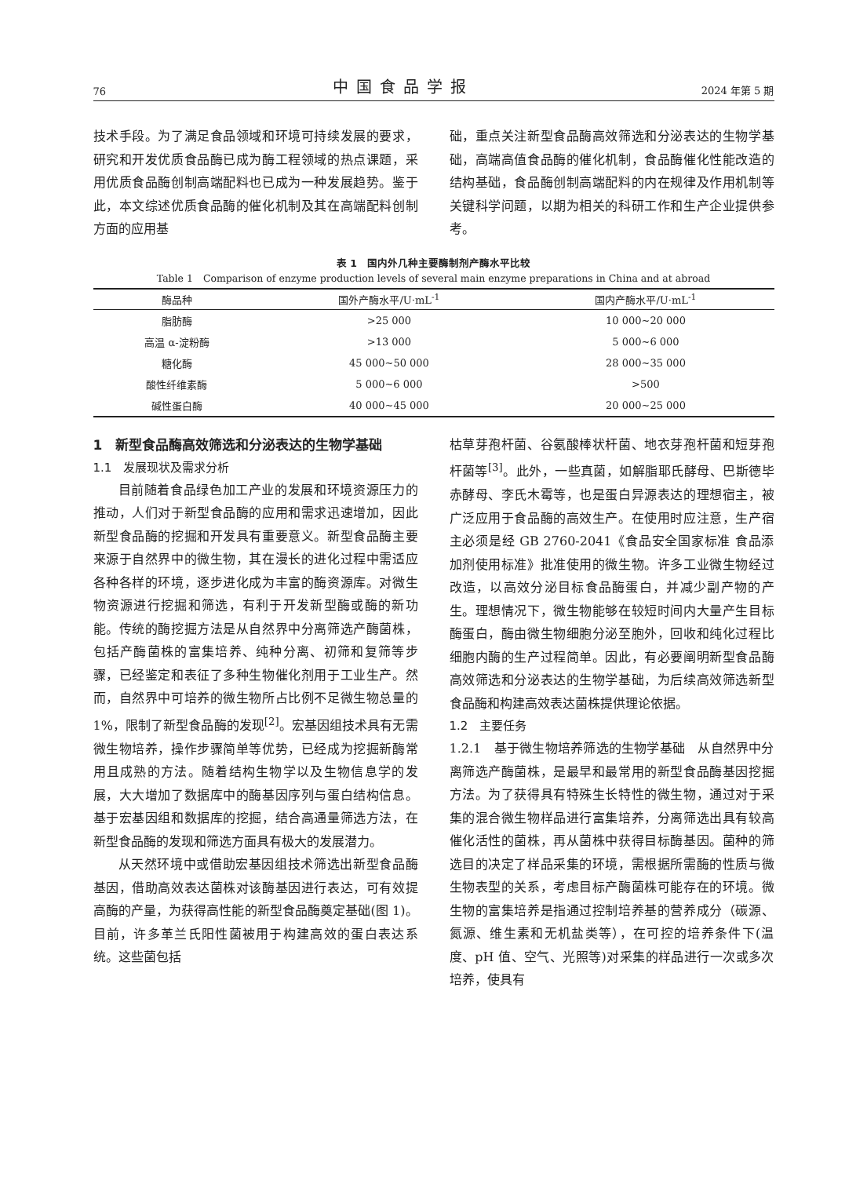76 中国食品学报 2024 年第 5 期
技术手段。为了满足食品领域和环境可持续发展的要求，研究和开发优质食品酶已成为酶工程领域的热点课题，采用优质食品酶创制高端配料也已成为一种发展趋势。鉴于此，本文综述优质食品酶的催化机制及其在高端配料创制方面的应用基
础，重点关注新型食品酶高效筛选和分泌表达的生物学基础，高端高值食品酶的催化机制，食品酶催化性能改造的结构基础，食品酶创制高端配料的内在规律及作用机制等关键科学问题，以期为相关的科研工作和生产企业提供参考。
表 1　国内外几种主要酶制剂产酶水平比较
Table 1　Comparison of enzyme production levels of several main enzyme preparations in China and at abroad
| 酶品种 | 国外产酶水平/U·mL<sup>-1</sup> | 国内产酶水平/U·mL<sup>-1</sup> |
| --- | --- | --- |
| 脂肪酶 | >25 000 | 10 000~20 000 |
| 高温 α-淀粉酶 | >13 000 | 5 000~6 000 |
| 糖化酶 | 45 000~50 000 | 28 000~35 000 |
| 酸性纤维素酶 | 5 000~6 000 | >500 |
| 碱性蛋白酶 | 40 000~45 000 | 20 000~25 000 |
1　新型食品酶高效筛选和分泌表达的生物学基础
1.1　发展现状及需求分析
目前随着食品绿色加工产业的发展和环境资源压力的推动，人们对于新型食品酶的应用和需求迅速增加，因此新型食品酶的挖掘和开发具有重要意义。新型食品酶主要来源于自然界中的微生物，其在漫长的进化过程中需适应各种各样的环境，逐步进化成为丰富的酶资源库。对微生物资源进行挖掘和筛选，有利于开发新型酶或酶的新功能。传统的酶挖掘方法是从自然界中分离筛选产酶菌株，包括产酶菌株的富集培养、纯种分离、初筛和复筛等步骤，已经鉴定和表征了多种生物催化剂用于工业生产。然而，自然界中可培养的微生物所占比例不足微生物总量的 1%，限制了新型食品酶的发现<sup>[2]</sup>。宏基因组技术具有无需微生物培养，操作步骤简单等优势，已经成为挖掘新酶常用且成熟的方法。随着结构生物学以及生物信息学的发展，大大增加了数据库中的酶基因序列与蛋白结构信息。基于宏基因组和数据库的挖掘，结合高通量筛选方法，在新型食品酶的发现和筛选方面具有极大的发展潜力。
从天然环境中或借助宏基因组技术筛选出新型食品酶基因，借助高效表达菌株对该酶基因进行表达，可有效提高酶的产量，为获得高性能的新型食品酶奠定基础(图 1)。目前，许多革兰氏阳性菌被用于构建高效的蛋白表达系统。这些菌包括
枯草芽孢杆菌、谷氨酸棒状杆菌、地衣芽孢杆菌和短芽孢杆菌等<sup>[3]</sup>。此外，一些真菌，如解脂耶氏酵母、巴斯德毕赤酵母、李氏木霉等，也是蛋白异源表达的理想宿主，被广泛应用于食品酶的高效生产。在使用时应注意，生产宿主必须是经 GB 2760-2041《食品安全国家标准 食品添加剂使用标准》批准使用的微生物。许多工业微生物经过改造，以高效分泌目标食品酶蛋白，并减少副产物的产生。理想情况下，微生物能够在较短时间内大量产生目标酶蛋白，酶由微生物细胞分泌至胞外，回收和纯化过程比细胞内酶的生产过程简单。因此，有必要阐明新型食品酶高效筛选和分泌表达的生物学基础，为后续高效筛选新型食品酶和构建高效表达菌株提供理论依据。
1.2　主要任务
1.2.1　基于微生物培养筛选的生物学基础　从自然界中分离筛选产酶菌株，是最早和最常用的新型食品酶基因挖掘方法。为了获得具有特殊生长特性的微生物，通过对于采集的混合微生物样品进行富集培养，分离筛选出具有较高催化活性的菌株，再从菌株中获得目标酶基因。菌种的筛选目的决定了样品采集的环境，需根据所需酶的性质与微生物表型的关系，考虑目标产酶菌株可能存在的环境。微生物的富集培养是指通过控制培养基的营养成分（碳源、氮源、维生素和无机盐类等），在可控的培养条件下(温度、pH 值、空气、光照等)对采集的样品进行一次或多次培养，使具有